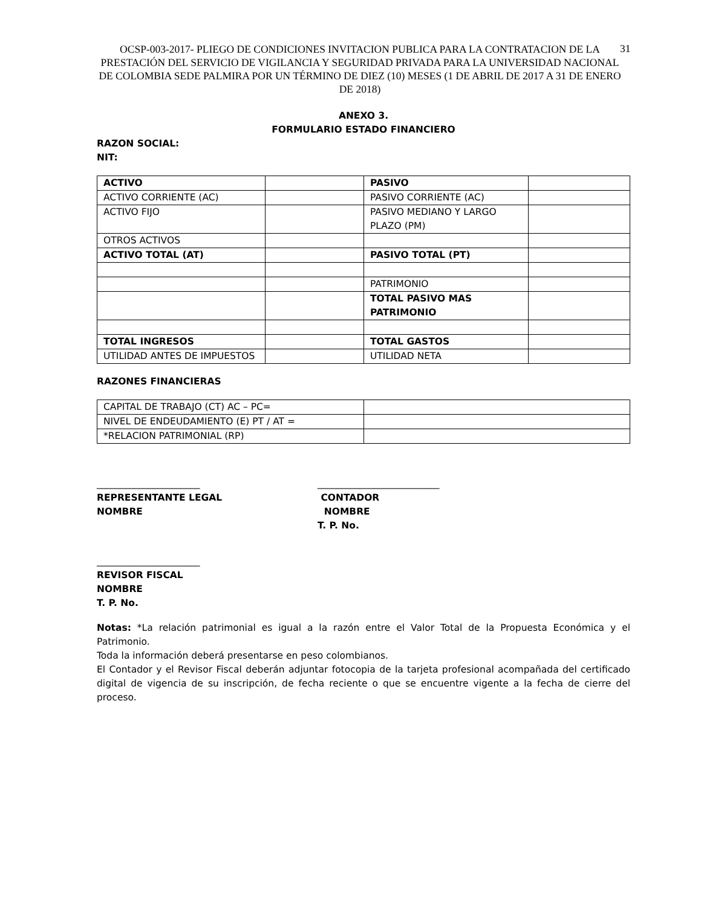OCSP-003-2017- PLIEGO DE CONDICIONES INVITACION PUBLICA PARA LA CONTRATACION DE LA PRESTACIÓN DEL SERVICIO DE VIGILANCIA Y SEGURIDAD PRIVADA PARA LA UNIVERSIDAD NACIONAL DE COLOMBIA SEDE PALMIRA POR UN TÉRMINO DE DIEZ (10) MESES (1 DE ABRIL DE 2017 A 31 DE ENERO DE 2018)
31
ANEXO 3.
FORMULARIO ESTADO FINANCIERO
RAZON SOCIAL:
NIT:
| ACTIVO | | PASIVO | |
| ACTIVO CORRIENTE (AC) | | PASIVO CORRIENTE (AC) | |
| ACTIVO FIJO | | PASIVO MEDIANO Y LARGO PLAZO (PM) | |
| OTROS ACTIVOS | | | |
| ACTIVO TOTAL (AT) | | PASIVO TOTAL (PT) | |
| | | PATRIMONIO | |
| | | TOTAL PASIVO MAS PATRIMONIO | |
| TOTAL INGRESOS | | TOTAL GASTOS | |
| UTILIDAD ANTES DE IMPUESTOS | | UTILIDAD NETA | |
RAZONES FINANCIERAS
| CAPITAL DE TRABAJO (CT) AC – PC= | |
| NIVEL DE ENDEUDAMIENTO (E) PT / AT = | |
| *RELACION PATRIMONIAL (RP) | |
______________________
REPRESENTANTE LEGAL
NOMBRE
__________________________
CONTADOR
NOMBRE
T. P. No.
______________________
REVISOR FISCAL
NOMBRE
T. P. No.
Notas: *La relación patrimonial es igual a la razón entre el Valor Total de la Propuesta Económica y el Patrimonio.
Toda la información deberá presentarse en peso colombianos.
El Contador y el Revisor Fiscal deberán adjuntar fotocopia de la tarjeta profesional acompañada del certificado digital de vigencia de su inscripción, de fecha reciente o que se encuentre vigente a la fecha de cierre del proceso.